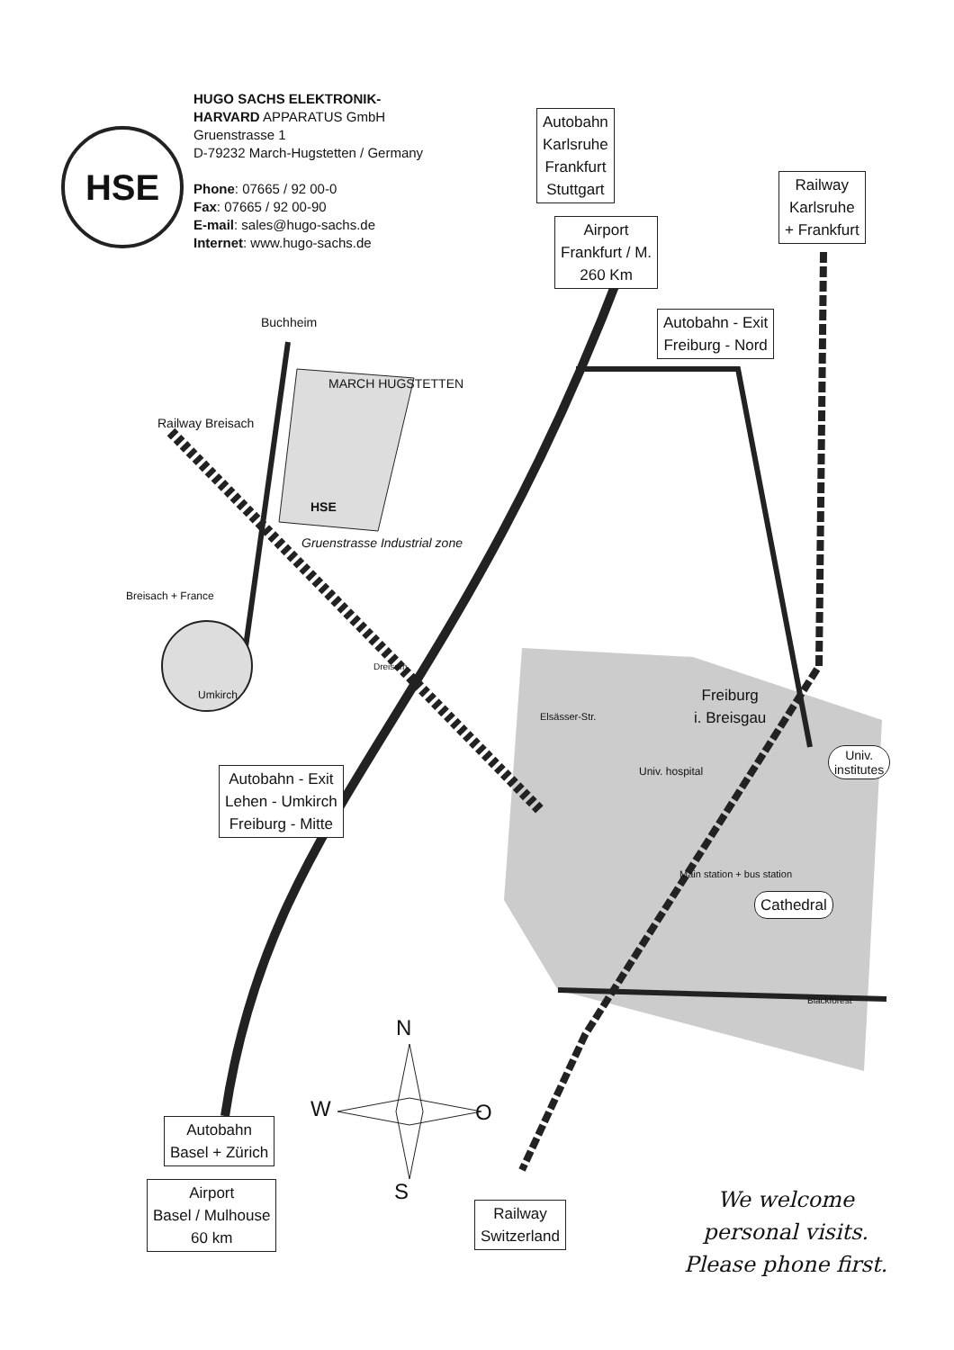HSE
HUGO SACHS ELEKTRONIK-
HARVARD APPARATUS GmbH
Gruenstrasse 1
D-79232 March-Hugstetten / Germany
Phone: 07665 / 92 00-0
Fax: 07665 / 92 00-90
E-mail: sales@hugo-sachs.de
Internet: www.hugo-sachs.de
Autobahn
Karlsruhe
Frankfurt
Stuttgart
Airport
Frankfurt / M.
260 Km
Railway
Karlsruhe
+ Frankfurt
Autobahn - Exit
Freiburg - Nord
Buchheim
MARCH HUGSTETTEN
Railway Breisach
HSE
Gruenstrasse Industrial zone
Breisach + France
Umkirch
Dreisam
Elsässer-Str.
Freiburg
i. Breisgau
Univ.
institutes
Univ. hospital
Autobahn - Exit
Lehen - Umkirch
Freiburg - Mitte
Main station + bus station
Cathedral
Blackforest
N
W O
S
Autobahn
Basel + Zürich
Airport
Basel / Mulhouse
60 km
Railway
Switzerland
We welcome
personal visits.
Please phone first.